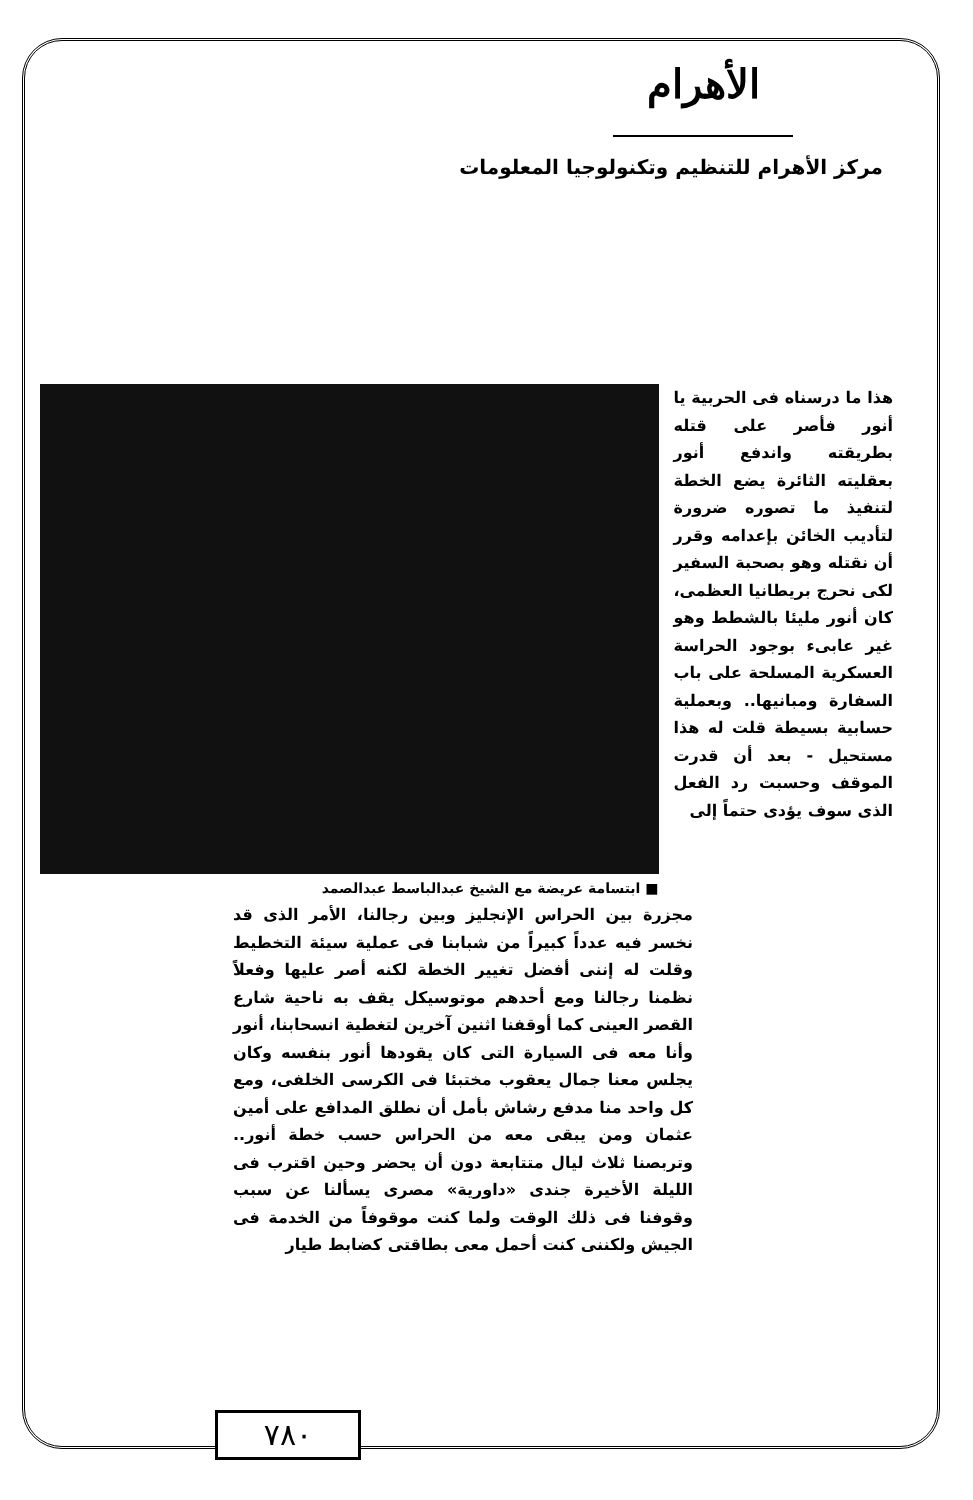الأهرام
مركز الأهرام للتنظيم وتكنولوجيا المعلومات
هذا ما درسناه فى الحربية يا أنور فأصر على قتله بطريقته واندفع أنور بعقليته الثائرة يضع الخطة لتنفيذ ما تصوره ضرورة لتأديب الخائن بإعدامه وقرر أن نقتله وهو بصحبة السفير لكى نحرج بريطانيا العظمى، كان أنور مليئا بالشطط وهو غير عابىء بوجود الحراسة العسكرية المسلحة على باب السفارة ومبانيها.. وبعملية حسابية بسيطة قلت له هذا مستحيل - بعد أن قدرت الموقف وحسبت رد الفعل الذى سوف يؤدى حتماً إلى
■ ابتسامة عريضة مع الشيخ عبدالباسط عبدالصمد
مجزرة بين الحراس الإنجليز وبين رجالنا، الأمر الذى قد نخسر فيه عدداً كبيراً من شبابنا فى عملية سيئة التخطيط وقلت له إننى أفضل تغيير الخطة لكنه أصر عليها وفعلاً نظمنا رجالنا ومع أحدهم موتوسيكل يقف به ناحية شارع القصر العينى كما أوقفنا اثنين آخرين لتغطية انسحابنا، أنور وأنا معه فى السيارة التى كان يقودها أنور بنفسه وكان يجلس معنا جمال يعقوب مختبئا فى الكرسى الخلفى، ومع كل واحد منا مدفع رشاش بأمل أن نطلق المدافع على أمين عثمان ومن يبقى معه من الحراس حسب خطة أنور.. وتربصنا ثلاث ليال متتابعة دون أن يحضر وحين اقترب فى الليلة الأخيرة جندى «داورية» مصرى يسألنا عن سبب وقوفنا فى ذلك الوقت ولما كنت موقوفاً من الخدمة فى الجيش ولكننى كنت أحمل معى بطاقتى كضابط طيار
٧٨٠